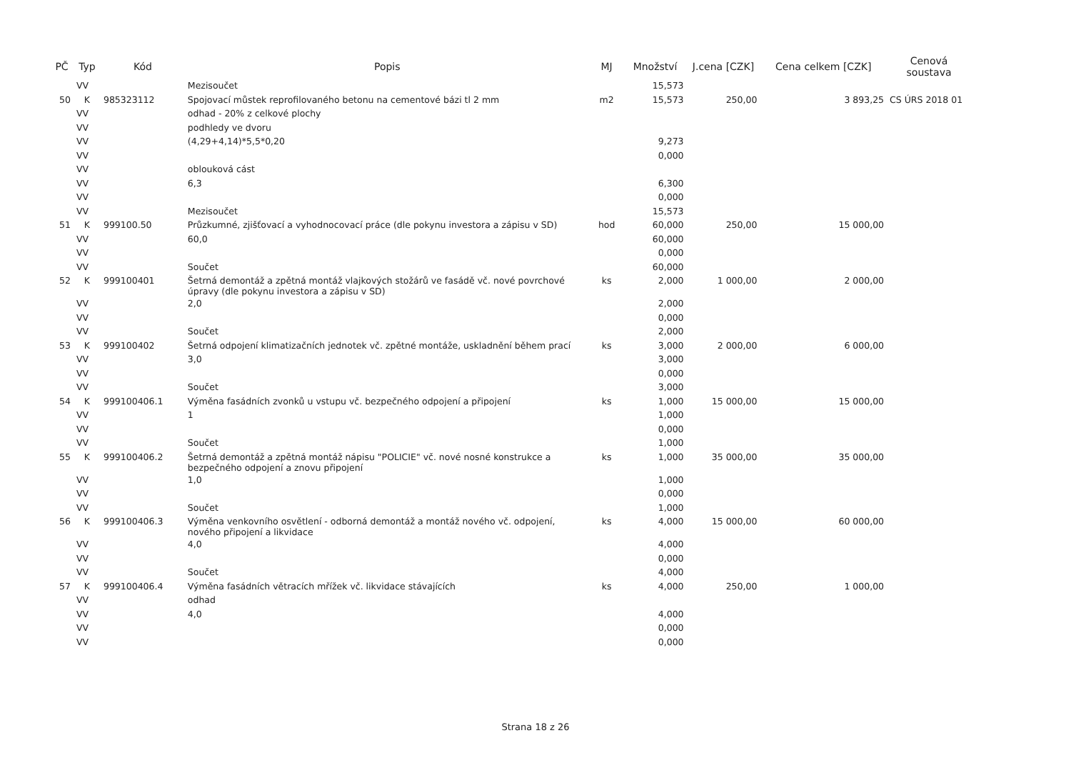| PČ | Typ | Kód | Popis | MJ | Množství | J.cena [CZK] | Cena celkem [CZK] | Cenová soustava |
| --- | --- | --- | --- | --- | --- | --- | --- | --- |
| | VV | | Mezisoučet | | 15,573 | | | |
| 50 | K | 985323112 | Spojovací můstek reprofilovaného betonu na cementové bázi tl 2 mm | m2 | 15,573 | 250,00 | 3 893,25 | CS ÚRS 2018 01 |
| | VV | | odhad - 20% z celkové plochy | | | | | |
| | VV | | podhledy ve dvoru | | | | | |
| | VV | | (4,29+4,14)*5,5*0,20 | | 9,273 | | | |
| | VV | | | | 0,000 | | | |
| | VV | | oblouková cást | | | | | |
| | VV | | 6,3 | | 6,300 | | | |
| | VV | | | | 0,000 | | | |
| | VV | | Mezisoučet | | 15,573 | | | |
| 51 | K | 999100.50 | Průzkumné, zjišťovací a vyhodnocovací práce (dle pokynu investora a zápisu v SD) | hod | 60,000 | 250,00 | 15 000,00 | |
| | VV | | 60,0 | | 60,000 | | | |
| | VV | | | | 0,000 | | | |
| | VV | | Součet | | 60,000 | | | |
| 52 | K | 999100401 | Šetrná demontáž a zpětná montáž vlajkových stožárů ve fasádě vč. nové povrchové úpravy (dle pokynu investora a zápisu v SD) | ks | 2,000 | 1 000,00 | 2 000,00 | |
| | VV | | 2,0 | | 2,000 | | | |
| | VV | | | | 0,000 | | | |
| | VV | | Součet | | 2,000 | | | |
| 53 | K | 999100402 | Šetrná odpojení klimatizačních jednotek vč. zpětné montáže, uskladnění během prací | ks | 3,000 | 2 000,00 | 6 000,00 | |
| | VV | | 3,0 | | 3,000 | | | |
| | VV | | | | 0,000 | | | |
| | VV | | Součet | | 3,000 | | | |
| 54 | K | 999100406.1 | Výměna fasádních zvonků u vstupu vč. bezpečného odpojení a připojení | ks | 1,000 | 15 000,00 | 15 000,00 | |
| | VV | | 1 | | 1,000 | | | |
| | VV | | | | 0,000 | | | |
| | VV | | Součet | | 1,000 | | | |
| 55 | K | 999100406.2 | Šetrná demontáž a zpětná montáž nápisu "POLICIE" vč. nové nosné konstrukce a bezpečného odpojení a znovu připojení | ks | 1,000 | 35 000,00 | 35 000,00 | |
| | VV | | 1,0 | | 1,000 | | | |
| | VV | | | | 0,000 | | | |
| | VV | | Součet | | 1,000 | | | |
| 56 | K | 999100406.3 | Výměna venkovního osvětlení - odborná demontáž a montáž nového vč. odpojení, nového připojení a likvidace | ks | 4,000 | 15 000,00 | 60 000,00 | |
| | VV | | 4,0 | | 4,000 | | | |
| | VV | | | | 0,000 | | | |
| | VV | | Součet | | 4,000 | | | |
| 57 | K | 999100406.4 | Výměna fasádních větracích mřížek vč. likvidace stávajících | ks | 4,000 | 250,00 | 1 000,00 | |
| | VV | | odhad | | | | | |
| | VV | | 4,0 | | 4,000 | | | |
| | VV | | | | 0,000 | | | |
| | VV | | | | 0,000 | | | |
Strana 18 z 26